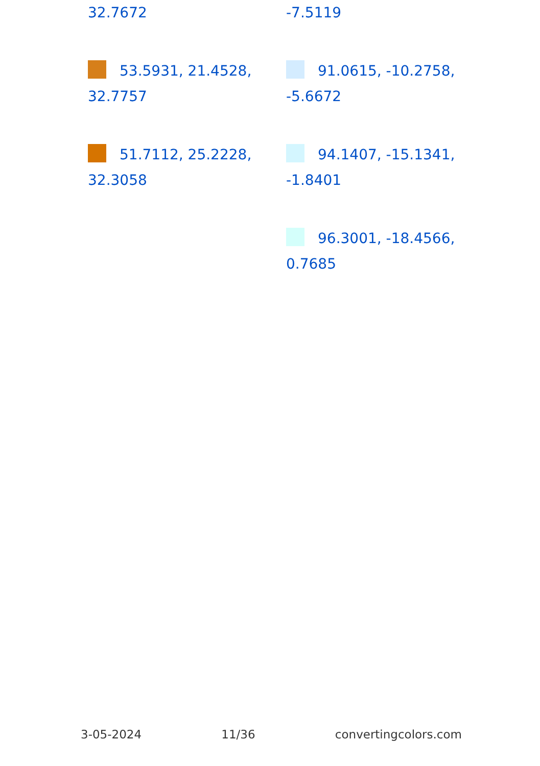32.7672
53.5931, 21.4528, 32.7757
51.7112, 25.2228, 32.3058
-7.5119
91.0615, -10.2758, -5.6672
94.1407, -15.1341, -1.8401
96.3001, -18.4566, 0.7685
3-05-2024 11/36 convertingcolors.com